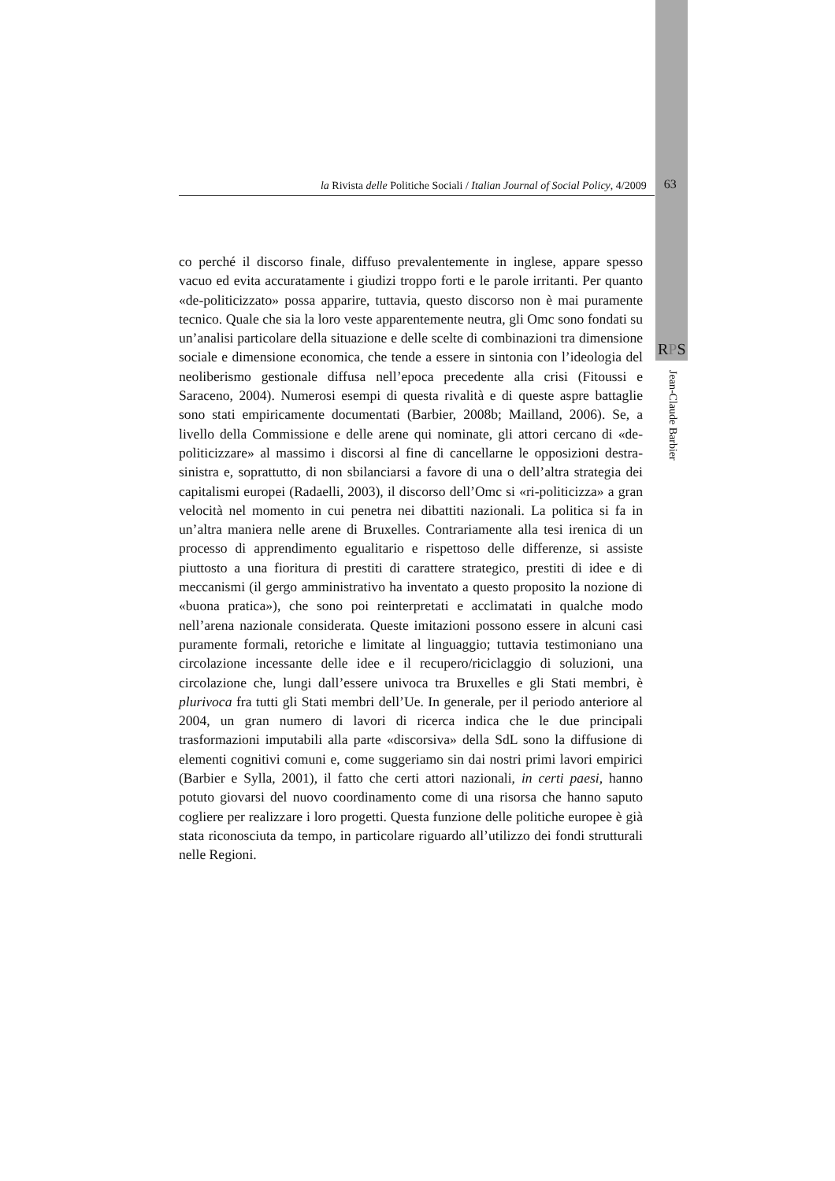la Rivista delle Politiche Sociali / Italian Journal of Social Policy, 4/2009
63
RPS
Jean-Claude Barbier
co perché il discorso finale, diffuso prevalentemente in inglese, appare spesso vacuo ed evita accuratamente i giudizi troppo forti e le parole irritanti. Per quanto «de-politicizzato» possa apparire, tuttavia, questo discorso non è mai puramente tecnico. Quale che sia la loro veste apparentemente neutra, gli Omc sono fondati su un’analisi particolare della situazione e delle scelte di combinazioni tra dimensione sociale e dimensione economica, che tende a essere in sintonia con l’ideologia del neoliberismo gestionale diffusa nell’epoca precedente alla crisi (Fitoussi e Saraceno, 2004). Numerosi esempi di questa rivalità e di queste aspre battaglie sono stati empiricamente documentati (Barbier, 2008b; Mailland, 2006). Se, a livello della Commissione e delle arene qui nominate, gli attori cercano di «de-politicizzare» al massimo i discorsi al fine di cancellarne le opposizioni destra-sinistra e, soprattutto, di non sbilanciarsi a favore di una o dell’altra strategia dei capitalismi europei (Radaelli, 2003), il discorso dell’Omc si «ri-politicizza» a gran velocità nel momento in cui penetra nei dibattiti nazionali. La politica si fa in un’altra maniera nelle arene di Bruxelles. Contrariamente alla tesi irenica di un processo di apprendimento egualitario e rispettoso delle differenze, si assiste piuttosto a una fioritura di prestiti di carattere strategico, prestiti di idee e di meccanismi (il gergo amministrativo ha inventato a questo proposito la nozione di «buona pratica»), che sono poi reinterpretati e acclimatati in qualche modo nell’arena nazionale considerata. Queste imitazioni possono essere in alcuni casi puramente formali, retoriche e limitate al linguaggio; tuttavia testimoniano una circolazione incessante delle idee e il recupero/riciclaggio di soluzioni, una circolazione che, lungi dall’essere univoca tra Bruxelles e gli Stati membri, è plurivoca fra tutti gli Stati membri dell’Ue. In generale, per il periodo anteriore al 2004, un gran numero di lavori di ricerca indica che le due principali trasformazioni imputabili alla parte «discorsiva» della SdL sono la diffusione di elementi cognitivi comuni e, come suggeriamo sin dai nostri primi lavori empirici (Barbier e Sylla, 2001), il fatto che certi attori nazionali, in certi paesi, hanno potuto giovarsi del nuovo coordinamento come di una risorsa che hanno saputo cogliere per realizzare i loro progetti. Questa funzione delle politiche europee è già stata riconosciuta da tempo, in particolare riguardo all’utilizzo dei fondi strutturali nelle Regioni.